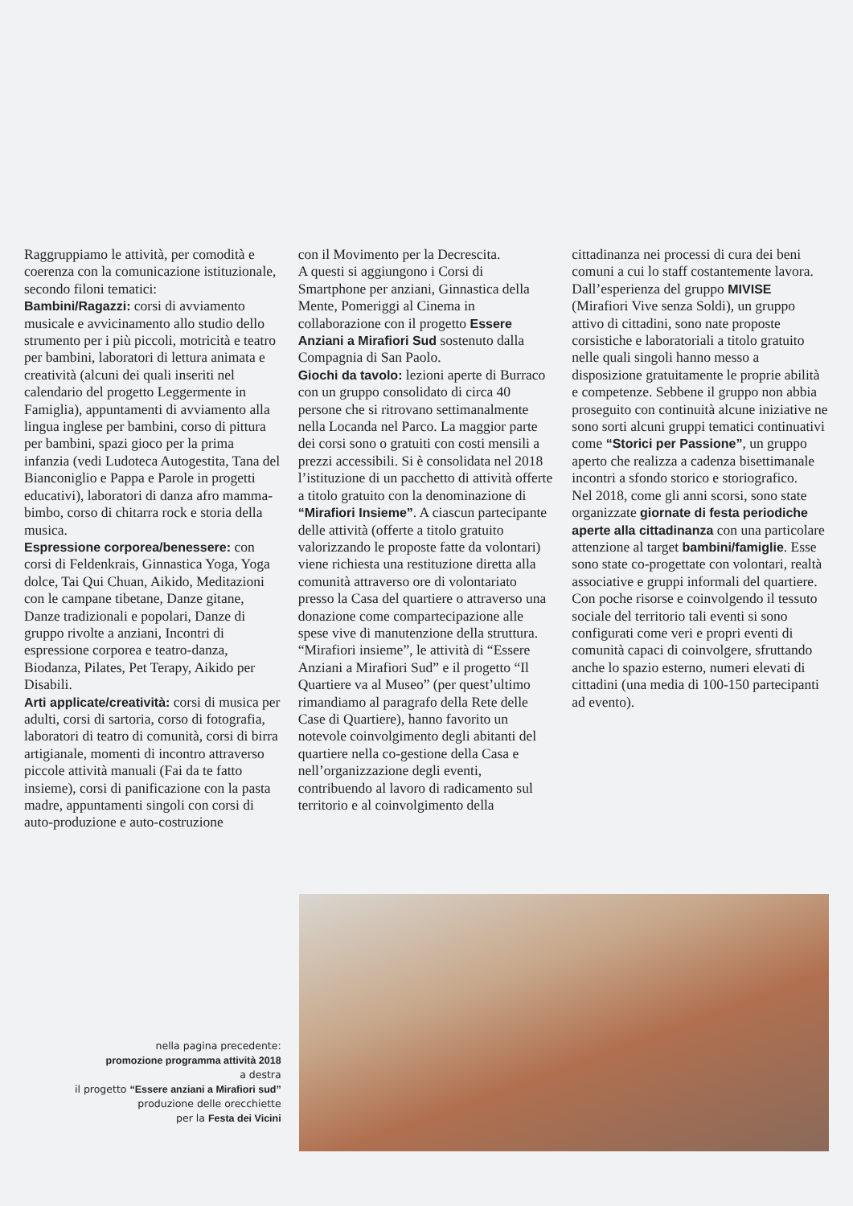Raggruppiamo le attività, per comodità e coerenza con la comunicazione istituzionale, secondo filoni tematici:
Bambini/Ragazzi: corsi di avviamento musicale e avvicinamento allo studio dello strumento per i più piccoli, motricità e teatro per bambini, laboratori di lettura animata e creatività (alcuni dei quali inseriti nel calendario del progetto Leggermente in Famiglia), appuntamenti di avviamento alla lingua inglese per bambini, corso di pittura per bambini, spazi gioco per la prima infanzia (vedi Ludoteca Autogestita, Tana del Bianconiglio e Pappa e Parole in progetti educativi), laboratori di danza afro mamma-bimbo, corso di chitarra rock e storia della musica.
Espressione corporea/benessere: con corsi di Feldenkrais, Ginnastica Yoga, Yoga dolce, Tai Qui Chuan, Aikido, Meditazioni con le campane tibetane, Danze gitane, Danze tradizionali e popolari, Danze di gruppo rivolte a anziani, Incontri di espressione corporea e teatro-danza, Biodanza, Pilates, Pet Terapy, Aikido per Disabili.
Arti applicate/creatività: corsi di musica per adulti, corsi di sartoria, corso di fotografia, laboratori di teatro di comunità, corsi di birra artigianale, momenti di incontro attraverso piccole attività manuali (Fai da te fatto insieme), corsi di panificazione con la pasta madre, appuntamenti singoli con corsi di auto-produzione e auto-costruzione
con il Movimento per la Decrescita.
A questi si aggiungono i Corsi di Smartphone per anziani, Ginnastica della Mente, Pomeriggi al Cinema in collaborazione con il progetto Essere Anziani a Mirafiori Sud sostenuto dalla Compagnia di San Paolo.
Giochi da tavolo: lezioni aperte di Burraco con un gruppo consolidato di circa 40 persone che si ritrovano settimanalmente nella Locanda nel Parco. La maggior parte dei corsi sono o gratuiti con costi mensili a prezzi accessibili. Si è consolidata nel 2018 l’istituzione di un pacchetto di attività offerte a titolo gratuito con la denominazione di “Mirafiori Insieme”. A ciascun partecipante delle attività (offerte a titolo gratuito valorizzando le proposte fatte da volontari) viene richiesta una restituzione diretta alla comunità attraverso ore di volontariato presso la Casa del quartiere o attraverso una donazione come compartecipazione alle spese vive di manutenzione della struttura.
“Mirafiori insieme”, le attività di “Essere Anziani a Mirafiori Sud” e il progetto “Il Quartiere va al Museo” (per quest’ultimo rimandiamo al paragrafo della Rete delle Case di Quartiere), hanno favorito un notevole coinvolgimento degli abitanti del quartiere nella co-gestione della Casa e nell’organizzazione degli eventi, contribuendo al lavoro di radicamento sul territorio e al coinvolgimento della
cittadinanza nei processi di cura dei beni comuni a cui lo staff costantemente lavora.
Dall’esperienza del gruppo MIVISE (Mirafiori Vive senza Soldi), un gruppo attivo di cittadini, sono nate proposte corsistiche e laboratoriali a titolo gratuito nelle quali singoli hanno messo a disposizione gratuitamente le proprie abilità e competenze. Sebbene il gruppo non abbia proseguito con continuità alcune iniziative ne sono sorti alcuni gruppi tematici continuativi come “Storici per Passione”, un gruppo aperto che realizza a cadenza bisettimanale incontri a sfondo storico e storiografico.
Nel 2018, come gli anni scorsi, sono state organizzate giornate di festa periodiche aperte alla cittadinanza con una particolare attenzione al target bambini/famiglie. Esse sono state co-progettate con volontari, realtà associative e gruppi informali del quartiere. Con poche risorse e coinvolgendo il tessuto sociale del territorio tali eventi si sono configurati come veri e propri eventi di comunità capaci di coinvolgere, sfruttando anche lo spazio esterno, numeri elevati di cittadini (una media di 100-150 partecipanti ad evento).
nella pagina precedente:
promozione programma attività 2018
a destra
il progetto “Essere anziani a Mirafiori sud”
produzione delle orecchiette
per la Festa dei Vicini